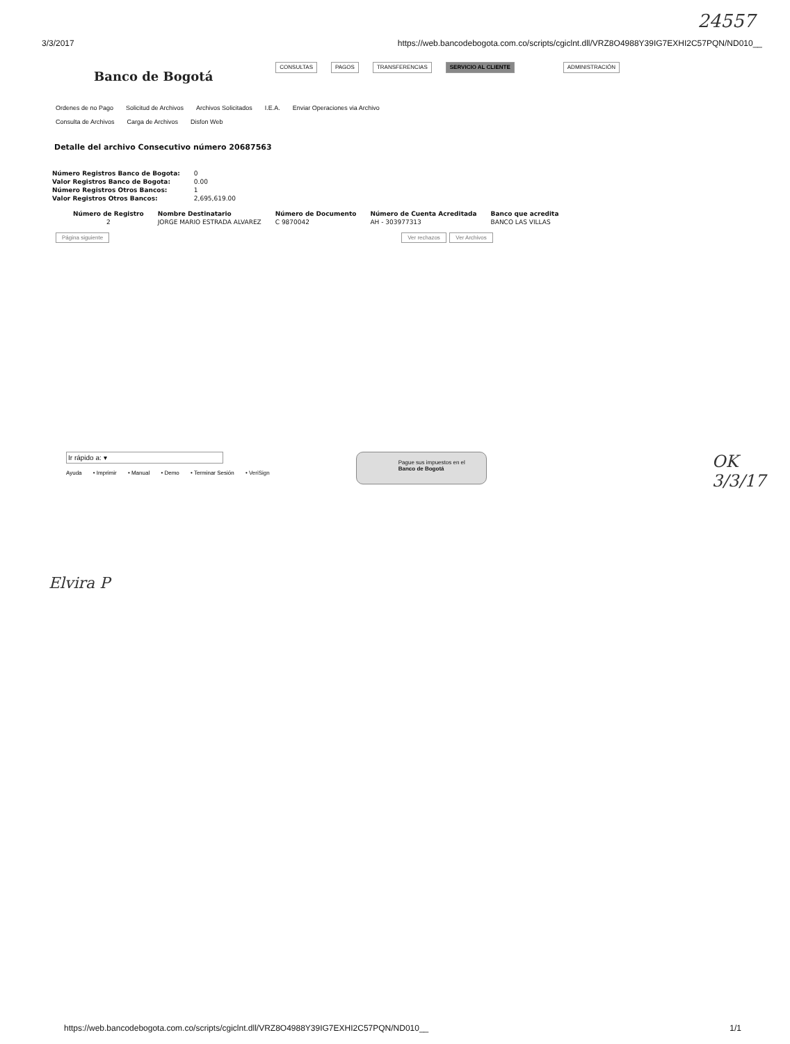24557
3/3/2017 https://web.bancodebogota.com.co/scripts/cgiclnt.dll/VRZ8O4988Y39IG7EXHI2C57PQN/ND010__
Banco de Bogotá
CONSULTAS PAGOS TRANSFERENCIAS SERVICIO AL CLIENTE ADMINISTRACIÓN
Ordenes de no Pago Solicitud de Archivos Archivos Solicitados I.E.A. Enviar Operaciones via Archivo
Consulta de Archivos Carga de Archivos Disfon Web
Detalle del archivo Consecutivo número 20687563
| Número Registros Banco de Bogota: | 0 |
| Valor Registros Banco de Bogota: | 0.00 |
| Número Registros Otros Bancos: | 1 |
| Valor Registros Otros Bancos: | 2,695,619.00 |
| Número de Registro | Nombre Destinatario | Número de Documento | Número de Cuenta Acreditada | Banco que acredita |
| --- | --- | --- | --- | --- |
| 2 | JORGE MARIO ESTRADA ALVAREZ | C 9870042 | AH - 303977313 | BANCO LAS VILLAS |
Página siguiente Ver rechazos Ver Archivos
Ir rápido a: ▾
Ayuda • Imprimir • Manual • Demo • Terminar Sesión • VeriSign
Pague sus impuestos en el
Banco de Bogotá
OK
3/3/17
Elvira P
https://web.bancodebogota.com.co/scripts/cgiclnt.dll/VRZ8O4988Y39IG7EXHI2C57PQN/ND010__ 1/1